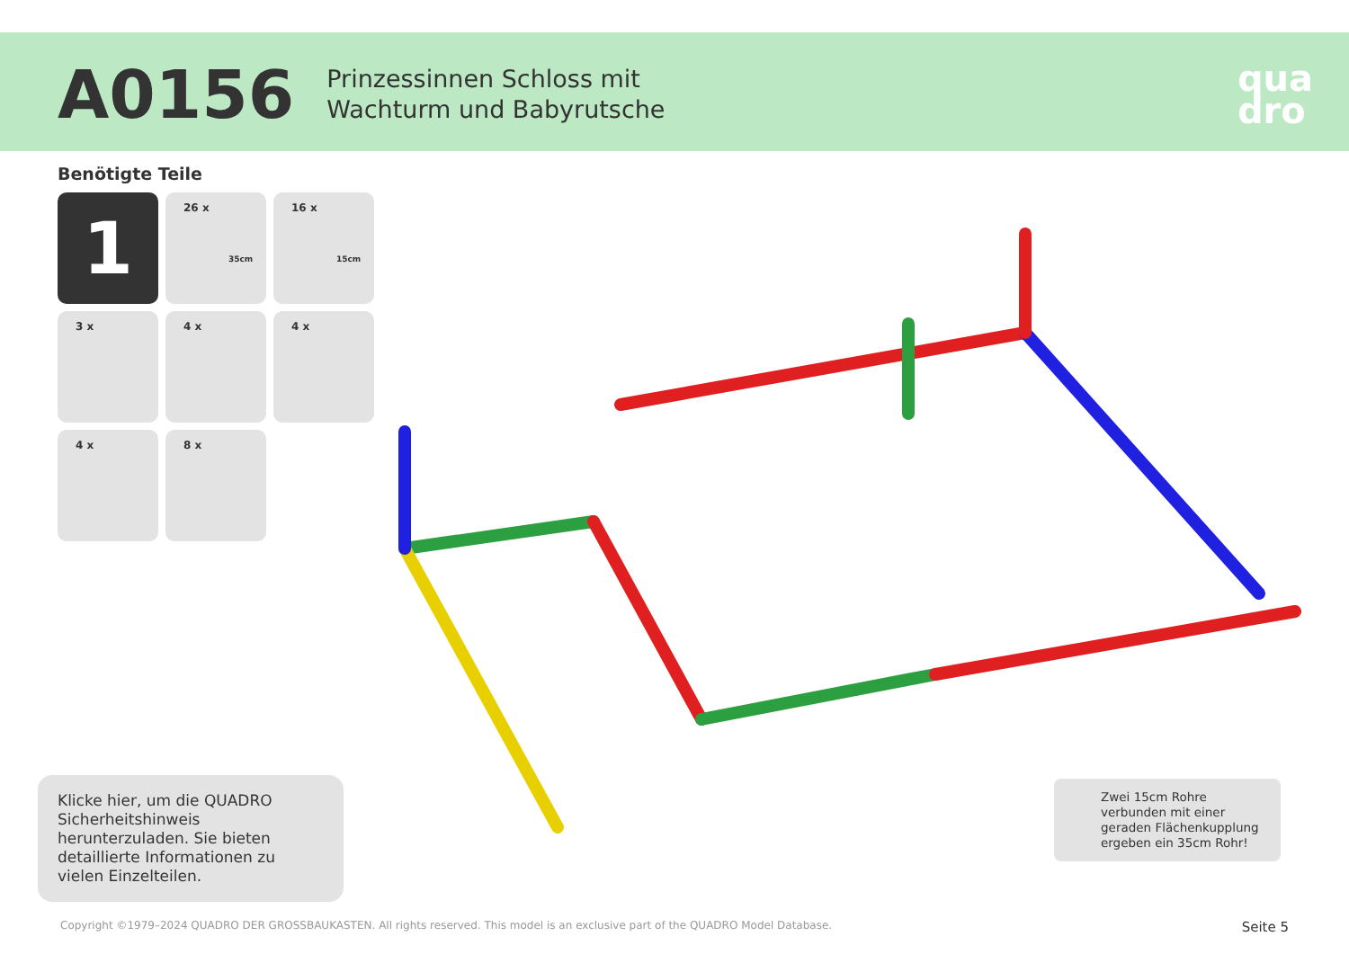A0156
Prinzessinnen Schloss mit
Wachturm und Babyrutsche
qua
dro
Benötigte Teile
1
26 x
35cm
16 x
15cm
3 x
4 x
4 x
4 x
8 x
Klicke hier, um die QUADRO Sicherheitshinweis herunterzuladen. Sie bieten detaillierte Informationen zu vielen Einzelteilen.
Zwei 15cm Rohre verbunden mit einer geraden Flächenkupplung ergeben ein 35cm Rohr!
Copyright ©1979–2024 QUADRO DER GROSSBAUKASTEN. All rights reserved. This model is an exclusive part of the QUADRO Model Database. Seite 5